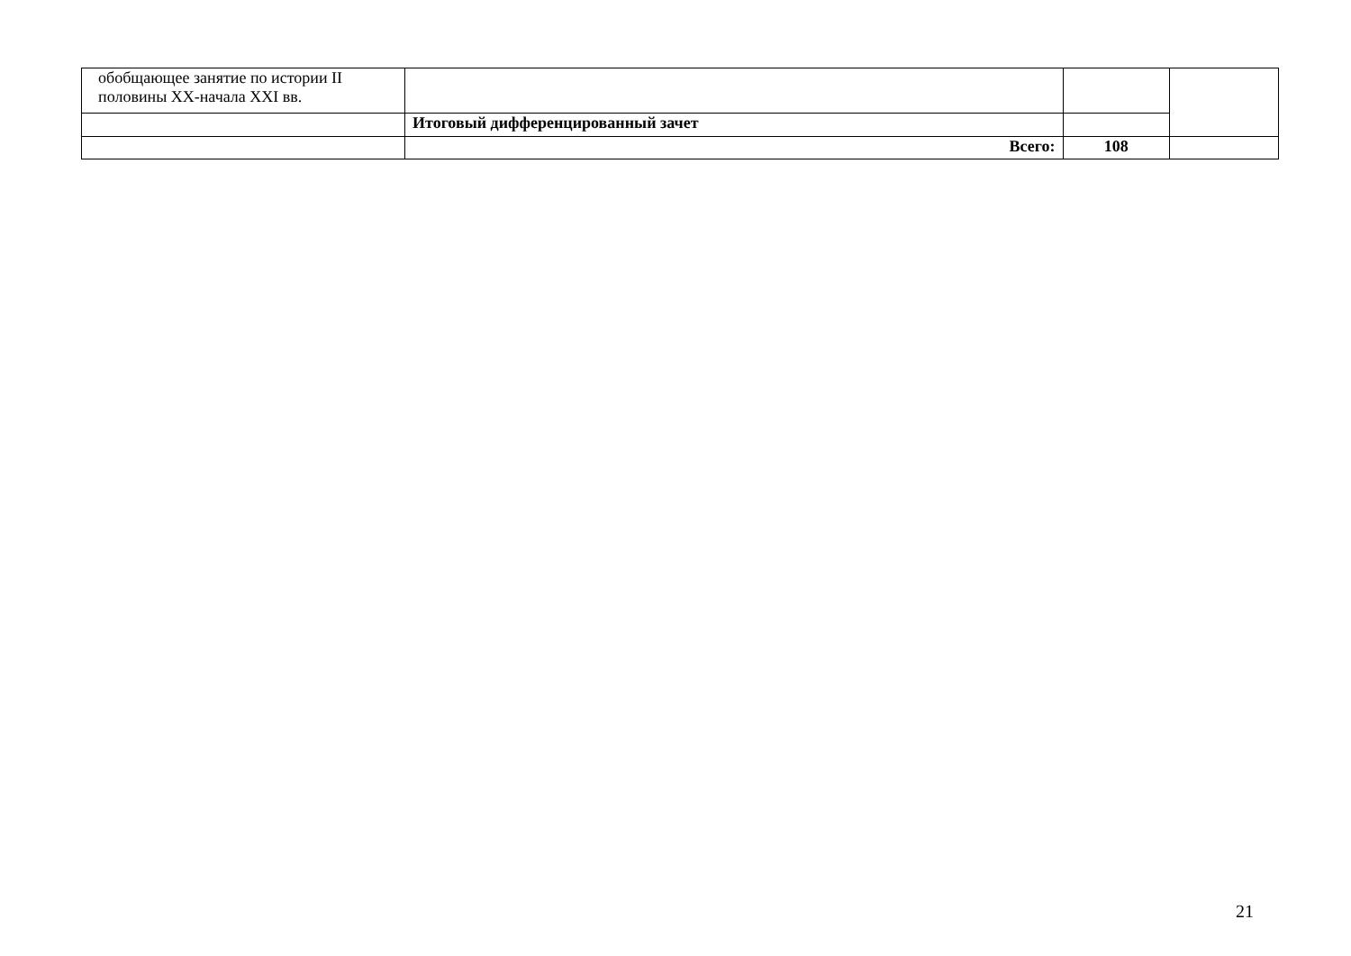| обобщающее занятие по истории II половины XX-начала XXI вв. | | | |
| | Итоговый дифференцированный зачет | | |
| | Всего: | 108 | |
21